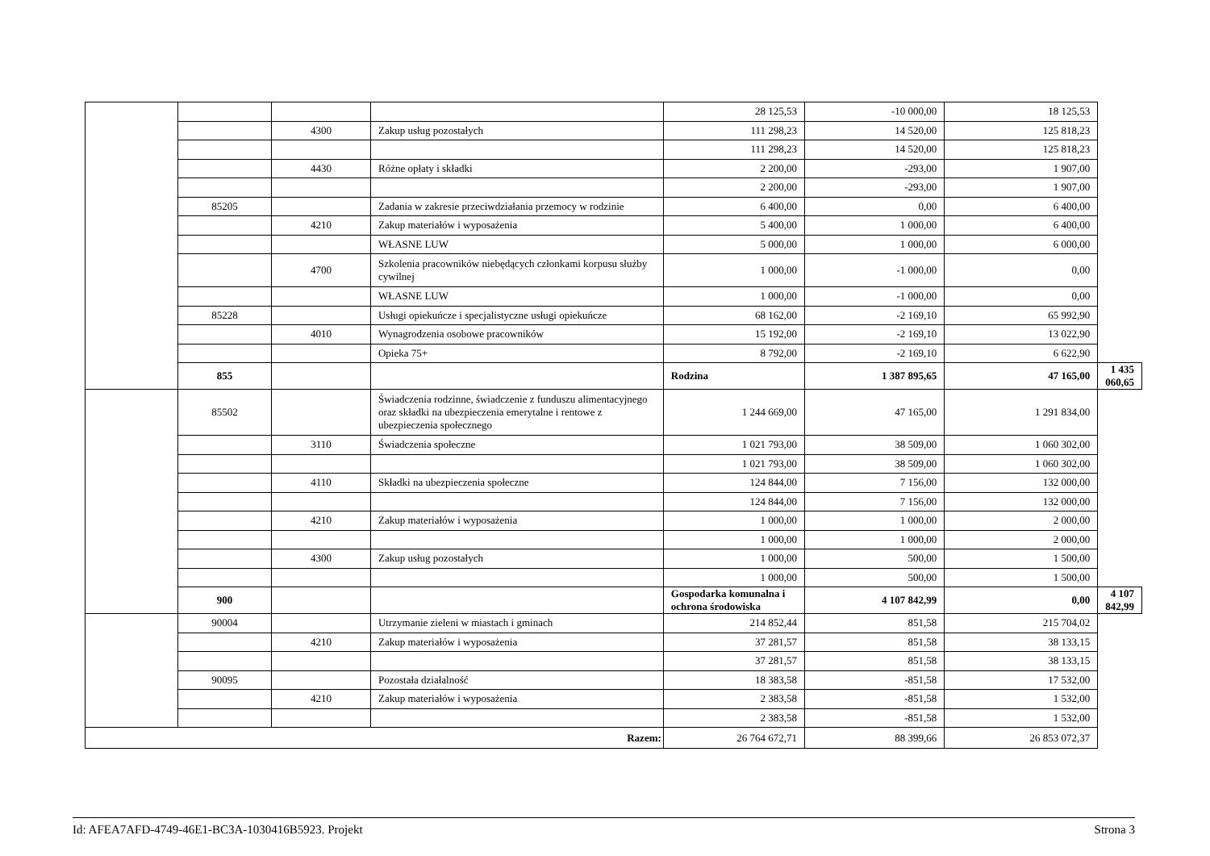| | | | | 28 125,53 | -10 000,00 | 18 125,53 | |
| | | 4300 | Zakup usług pozostałych | 111 298,23 | 14 520,00 | 125 818,23 | |
| | | | | 111 298,23 | 14 520,00 | 125 818,23 | |
| | | 4430 | Różne opłaty i składki | 2 200,00 | -293,00 | 1 907,00 | |
| | | | | 2 200,00 | -293,00 | 1 907,00 | |
| | 85205 | | Zadania w zakresie przeciwdziałania przemocy w rodzinie | 6 400,00 | 0,00 | 6 400,00 | |
| | | 4210 | Zakup materiałów i wyposażenia | 5 400,00 | 1 000,00 | 6 400,00 | |
| | | | WŁASNE LUW | 5 000,00 | 1 000,00 | 6 000,00 | |
| | | 4700 | Szkolenia pracowników niebędących członkami korpusu służby cywilnej | 1 000,00 | -1 000,00 | 0,00 | |
| | | | WŁASNE LUW | 1 000,00 | -1 000,00 | 0,00 | |
| | 85228 | | Usługi opiekuńcze i specjalistyczne usługi opiekuńcze | 68 162,00 | -2 169,10 | 65 992,90 | |
| | | 4010 | Wynagrodzenia osobowe pracowników | 15 192,00 | -2 169,10 | 13 022,90 | |
| | | | Opieka 75+ | 8 792,00 | -2 169,10 | 6 622,90 | |
| | 855 | | | Rodzina | 1 387 895,65 | 47 165,00 | 1 435 060,65 |
| | 85502 | | Świadczenia rodzinne, świadczenie z funduszu alimentacyjnego oraz składki na ubezpieczenia emerytalne i rentowe z ubezpieczenia społecznego | 1 244 669,00 | 47 165,00 | 1 291 834,00 | |
| | | 3110 | Świadczenia społeczne | 1 021 793,00 | 38 509,00 | 1 060 302,00 | |
| | | | | 1 021 793,00 | 38 509,00 | 1 060 302,00 | |
| | | 4110 | Składki na ubezpieczenia społeczne | 124 844,00 | 7 156,00 | 132 000,00 | |
| | | | | 124 844,00 | 7 156,00 | 132 000,00 | |
| | | 4210 | Zakup materiałów i wyposażenia | 1 000,00 | 1 000,00 | 2 000,00 | |
| | | | | 1 000,00 | 1 000,00 | 2 000,00 | |
| | | 4300 | Zakup usług pozostałych | 1 000,00 | 500,00 | 1 500,00 | |
| | | | | 1 000,00 | 500,00 | 1 500,00 | |
| | 900 | | | Gospodarka komunalna i ochrona środowiska | 4 107 842,99 | 0,00 | 4 107 842,99 |
| | 90004 | | Utrzymanie zieleni w miastach i gminach | 214 852,44 | 851,58 | 215 704,02 | |
| | | 4210 | Zakup materiałów i wyposażenia | 37 281,57 | 851,58 | 38 133,15 | |
| | | | | 37 281,57 | 851,58 | 38 133,15 | |
| | 90095 | | Pozostała działalność | 18 383,58 | -851,58 | 17 532,00 | |
| | | 4210 | Zakup materiałów i wyposażenia | 2 383,58 | -851,58 | 1 532,00 | |
| | | | | 2 383,58 | -851,58 | 1 532,00 | |
| Razem: | | | | 26 764 672,71 | 88 399,66 | 26 853 072,37 | |
Id: AFEA7AFD-4749-46E1-BC3A-1030416B5923. Projekt Strona 3